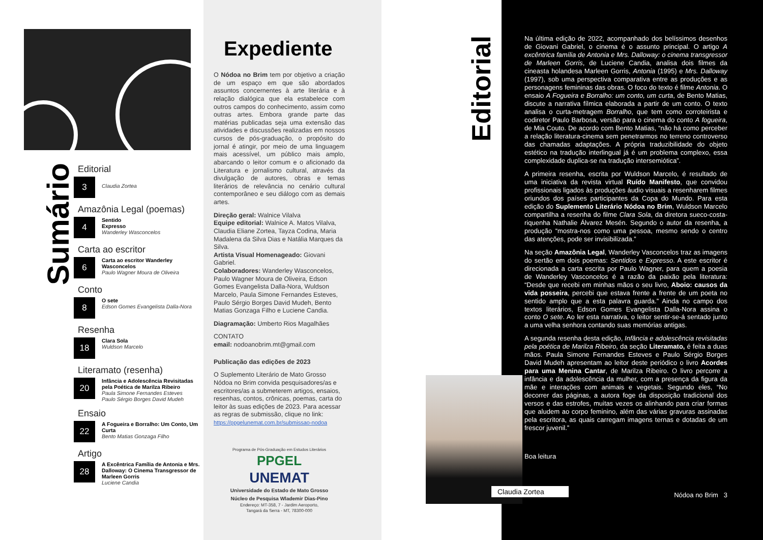Sumário
Editorial
3
Claudia Zortea
Amazônia Legal (poemas)
4
Sentido
Expresso
Wanderley Wasconcelos
Carta ao escritor
6
Carta ao escritor Wanderley Wasconcelos
Paulo Wagner Moura de Oliveira
Conto
8
O sete
Edson Gomes Evangelista Dalla-Nora
Resenha
18
Clara Sola
Wuldson Marcelo
Literamato (resenha)
20
Infância e Adolescência Revisitadas pela Poética de Marilza Ribeiro
Paula Simone Fernandes Esteves
Paulo Sérgio Borges David Mudeh
Ensaio
22
A Fogueira e Borralho: Um Conto, Um Curta
Bento Matias Gonzaga Filho
Artigo
28
A Excêntrica Família de Antonia e Mrs. Dalloway: O Cinema Transgressor de Marleen Gorris
Luciene Candia
Expediente
O Nódoa no Brim tem por objetivo a criação de um espaço em que são abordados assuntos concernentes à arte literária e à relação dialógica que ela estabelece com outros campos do conhecimento, assim como outras artes. Embora grande parte das matérias publicadas seja uma extensão das atividades e discussões realizadas em nossos cursos de pós-graduação, o propósito do jornal é atingir, por meio de uma linguagem mais acessível, um público mais amplo, abarcando o leitor comum e o aficionado da Literatura e jornalismo cultural, através da divulgação de autores, obras e temas literários de relevância no cenário cultural contemporâneo e seu diálogo com as demais artes.
Direção geral: Walnice Vilalva
Equipe editorial: Walnice A. Matos Vilalva, Claudia Eliane Zortea, Tayza Codina, Maria Madalena da Silva Dias e Natália Marques da Silva.
Artista Visual Homenageado: Giovani Gabriel.
Colaboradores: Wanderley Wasconcelos, Paulo Wagner Moura de Oliveira, Edson Gomes Evangelista Dalla-Nora, Wuldson Marcelo, Paula Simone Fernandes Esteves, Paulo Sérgio Borges David Mudeh, Bento Matias Gonzaga Filho e Luciene Candia.
Diagramação: Umberto Rios Magalhães
CONTATO
email: nodoanobrim.mt@gmail.com
Publicação das edições de 2023
O Suplemento Literário de Mato Grosso Nódoa no Brim convida pesquisadores/as e escritores/as a submeterem artigos, ensaios, resenhas, contos, crônicas, poemas, carta do leitor às suas edições de 2023. Para acessar as regras de submissão, clique no link:
https://ppgelunemat.com.br/submissao-nodoa
Programa de Pós-Graduação em Estudos Literários PPGEL
UNEMAT
Universidade do Estado de Mato Grosso
Núcleo de Pesquisa Wlademir Dias-Pino
Endereço: MT-358, 7 - Jardim Aeroporto,
Tangará da Serra - MT, 78300-000
Editorial
Na última edição de 2022, acompanhado dos belíssimos desenhos de Giovani Gabriel, o cinema é o assunto principal. O artigo A excêntrica família de Antonia e Mrs. Dalloway: o cinema transgressor de Marleen Gorris, de Luciene Candia, analisa dois filmes da cineasta holandesa Marleen Gorris, Antonia (1995) e Mrs. Dalloway (1997), sob uma perspectiva comparativa entre as produções e as personagens femininas das obras. O foco do texto é filme Antonia. O ensaio A Fogueira e Borralho: um conto, um curta, de Bento Matias, discute a narrativa fílmica elaborada a partir de um conto. O texto analisa o curta-metragem Borralho, que tem como corroteirista e codiretor Paulo Barbosa, versão para o cinema do conto A fogueira, de Mia Couto. De acordo com Bento Matias, “não há como perceber a relação literatura-cinema sem penetrarmos no terreno controverso das chamadas adaptações. A própria traduzibilidade do objeto estético na tradução interlingual já é um problema complexo, essa complexidade duplica-se na tradução intersemiótica”.
A primeira resenha, escrita por Wuldson Marcelo, é resultado de uma iniciativa da revista virtual Ruído Manifesto, que convidou profissionais ligados às produções áudio visuais a resenharem filmes oriundos dos países participantes da Copa do Mundo. Para esta edição do Suplemento Literário Nódoa no Brim, Wuldson Marcelo compartilha a resenha do filme Clara Sola, da diretora sueco-costa-riquenha Nathalie Álvarez Mesén. Segundo o autor da resenha, a produção “mostra-nos como uma pessoa, mesmo sendo o centro das atenções, pode ser invisibilizada.”
Na seção Amazônia Legal, Wanderley Vasconcelos traz as imagens do sertão em dois poemas: Sentidos e Expresso. A este escritor é direcionada a carta escrita por Paulo Wagner, para quem a poesia de Wanderley Vasconcelos é a razão da paixão pela literatura: “Desde que recebi em minhas mãos o seu livro, Aboio: causos da vida posseira, percebi que estava frente a frente de um poeta no sentido amplo que a esta palavra guarda.” Ainda no campo dos textos literários, Edson Gomes Evangelista Dalla-Nora assina o conto O sete. Ao ler esta narrativa, o leitor sentir-se-á sentado junto a uma velha senhora contando suas memórias antigas.
A segunda resenha desta edição, Infância e adolescência revisitadas pela poética de Marilza Ribeiro, da seção Literamato, é feita a duas mãos. Paula Simone Fernandes Esteves e Paulo Sérgio Borges David Mudeh apresentam ao leitor deste periódico o livro Acordes para uma Menina Cantar, de Marilza Ribeiro. O livro percorre a infância e da adolescência da mulher, com a presença da figura da mãe e interações com animais e vegetais. Segundo eles, “No decorrer das páginas, a autora foge da disposição tradicional dos versos e das estrofes, muitas vezes os alinhando para criar formas que aludem ao corpo feminino, além das várias gravuras assinadas pela escritora, as quais carregam imagens ternas e dotadas de um frescor juvenil.”
Boa leitura
Nódoa no Brim 3
Claudia Zortea